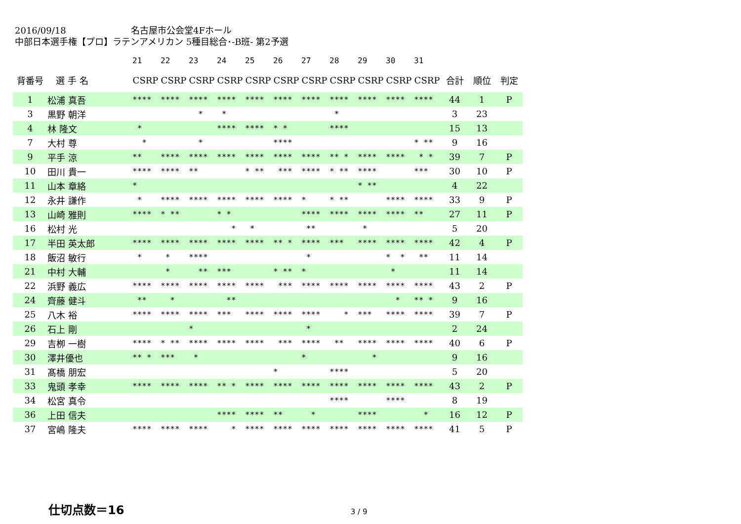2016/09/18 名古屋市公会堂4Fホール
中部日本選手権【プロ】ラテンアメリカン 5種目総合･-B班- 第2予選
| | | 21 | 22 | 23 | 24 | 25 | 26 | 27 | 28 | 29 | 30 | 31 | | | |
| --- | --- | --- | --- | --- | --- | --- | --- | --- | --- | --- | --- | --- | --- | --- | --- |
| 背番号 | 選 手 名 | CSRP | CSRP | CSRP | CSRP | CSRP | CSRP | CSRP | CSRP | CSRP | CSRP | CSRP | 合計 | 順位 | 判定 |
| 1 | 松浦 真吾 | **** | **** | **** | **** | **** | **** | **** | **** | **** | **** | **** | 44 | 1 | P |
| 3 | 黒野 朝洋 | | | * | * | | | | * | | | | 3 | 23 | |
| 4 | 林 隆文 | * | | | **** | **** | * * | | **** | | | | 15 | 13 | |
| 7 | 大村 尊 | * | | * | | | **** | | | | | * ** | 9 | 16 | |
| 9 | 平手 涼 | ** | **** | **** | **** | **** | **** | **** | ** * | **** | **** | * * | 39 | 7 | P |
| 10 | 田川 貴一 | **** | **** | ** | | * ** | *** | **** | * ** | **** | | *** | 30 | 10 | P |
| 11 | 山本 章絡 | * | | | | | | | | * ** | | | 4 | 22 | |
| 12 | 永井 謙作 | * | **** | **** | **** | **** | **** | * | * ** | | **** | **** | 33 | 9 | P |
| 13 | 山崎 雅則 | **** | * ** | | * * | | | **** | **** | **** | **** | ** | 27 | 11 | P |
| 16 | 松村 光 | | | | * | * | | ** | | * | | | 5 | 20 | |
| 17 | 半田 英太郎 | **** | **** | **** | **** | **** | ** * | **** | *** | **** | **** | **** | 42 | 4 | P |
| 18 | 飯沼 敏行 | * | * | **** | | | | * | | | * * | ** | 11 | 14 | |
| 21 | 中村 大輔 | | * | ** | *** | | * ** | * | | | * | | 11 | 14 | |
| 22 | 浜野 義広 | **** | **** | **** | **** | **** | *** | **** | **** | **** | **** | **** | 43 | 2 | P |
| 24 | 齊藤 健斗 | ** | * | | ** | | | | | | * | ** * | 9 | 16 | |
| 25 | 八木 裕 | **** | **** | **** | *** | **** | **** | **** | * | *** | **** | **** | 39 | 7 | P |
| 26 | 石上 剛 | | | * | | | | * | | | | | 2 | 24 | |
| 29 | 吉栁 一樹 | **** | * ** | **** | **** | **** | *** | **** | ** | **** | **** | **** | 40 | 6 | P |
| 30 | 澤井優也 | ** * | *** | * | | | | * | | * | | | 9 | 16 | |
| 31 | 髙橋 朋宏 | | | | | | * | | **** | | | | 5 | 20 | |
| 33 | 鬼頭 孝幸 | **** | **** | **** | ** * | **** | **** | **** | **** | **** | **** | **** | 43 | 2 | P |
| 34 | 松宮 真令 | | | | | | | | **** | | **** | | 8 | 19 | |
| 36 | 上田 信夫 | | | | **** | **** | ** | * | | **** | | * | 16 | 12 | P |
| 37 | 宮嶋 隆夫 | **** | **** | **** | * | **** | **** | **** | **** | **** | **** | **** | 41 | 5 | P |
仕切点数＝16 3 / 9